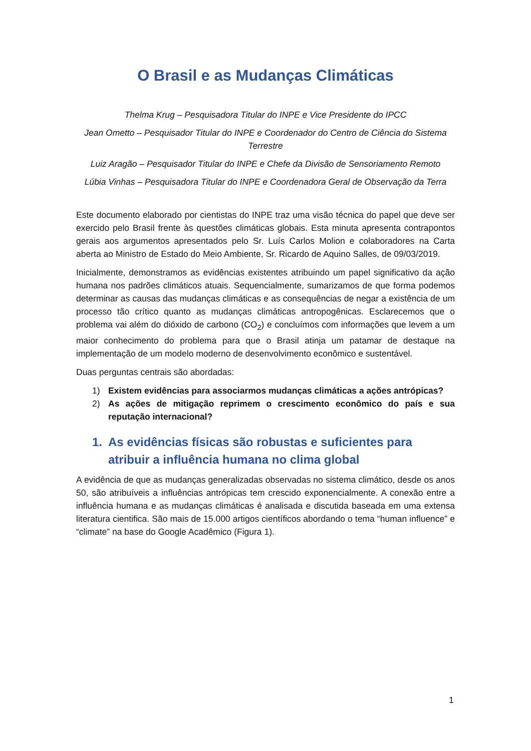O Brasil e as Mudanças Climáticas
Thelma Krug – Pesquisadora Titular do INPE e Vice Presidente do IPCC
Jean Ometto – Pesquisador Titular do INPE e Coordenador do Centro de Ciência do Sistema Terrestre
Luiz Aragão – Pesquisador Titular do INPE e Chefe da Divisão de Sensoriamento Remoto
Lúbia Vinhas – Pesquisadora Titular do INPE e Coordenadora Geral de Observação da Terra
Este documento elaborado por cientistas do INPE traz uma visão técnica do papel que deve ser exercido pelo Brasil frente às questões climáticas globais. Esta minuta apresenta contrapontos gerais aos argumentos apresentados pelo Sr. Luís Carlos Molion e colaboradores na Carta aberta ao Ministro de Estado do Meio Ambiente, Sr. Ricardo de Aquino Salles, de 09/03/2019.
Inicialmente, demonstramos as evidências existentes atribuindo um papel significativo da ação humana nos padrões climáticos atuais. Sequencialmente, sumarizamos de que forma podemos determinar as causas das mudanças climáticas e as consequências de negar a existência de um processo tão crítico quanto as mudanças climáticas antropogênicas. Esclarecemos que o problema vai além do dióxido de carbono (CO<sub>2</sub>) e concluímos com informações que levem a um maior conhecimento do problema para que o Brasil atinja um patamar de destaque na implementação de um modelo moderno de desenvolvimento econômico e sustentável.
Duas perguntas centrais são abordadas:
1) Existem evidências para associarmos mudanças climáticas a ações antrópicas?
2) As ações de mitigação reprimem o crescimento econômico do país e sua reputação internacional?
1. As evidências físicas são robustas e suficientes para atribuir a influência humana no clima global
A evidência de que as mudanças generalizadas observadas no sistema climático, desde os anos 50, são atribuíveis a influências antrópicas tem crescido exponencialmente. A conexão entre a influência humana e as mudanças climáticas é analisada e discutida baseada em uma extensa literatura cientifica. São mais de 15.000 artigos científicos abordando o tema “human influence” e “climate” na base do Google Acadêmico (Figura 1).
1